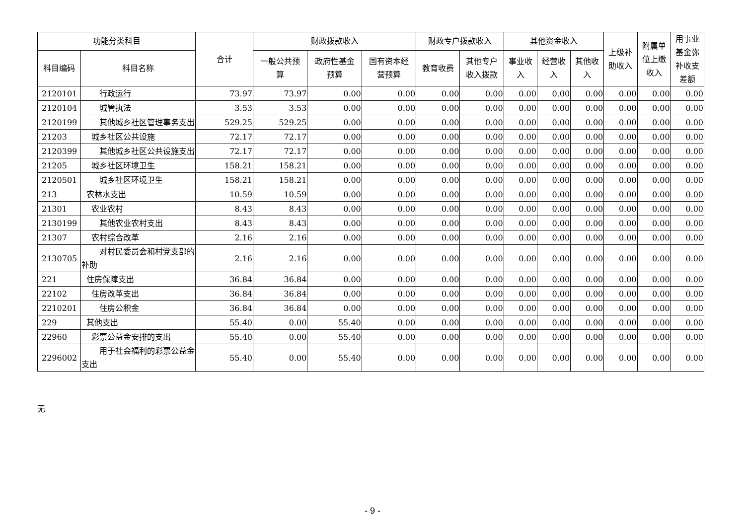| 功能分类科目 | | 合计 | 财政拨款收入 | | | 财政专户拨款收入 | | 其他资金收入 | | | 上级补 助收入 | 附属单 位上缴 收入 | 用事业 基金弥 补收支 差额 |
| --- | --- | --- | --- | --- | --- | --- | --- | --- | --- | --- | --- | --- | --- |
| 科目编码 | 科目名称 | | 一般公共预 算 | 政府性基金 预算 | 国有资本经 营预算 | 教育收费 | 其他专户 收入拨款 | 事业收 入 | 经营收 入 | 其他收 入 | | | |
| 2120101 | 行政运行 | 73.97 | 73.97 | 0.00 | 0.00 | 0.00 | 0.00 | 0.00 | 0.00 | 0.00 | 0.00 | 0.00 | 0.00 |
| 2120104 | 城管执法 | 3.53 | 3.53 | 0.00 | 0.00 | 0.00 | 0.00 | 0.00 | 0.00 | 0.00 | 0.00 | 0.00 | 0.00 |
| 2120199 | 其他城乡社区管理事务支出 | 529.25 | 529.25 | 0.00 | 0.00 | 0.00 | 0.00 | 0.00 | 0.00 | 0.00 | 0.00 | 0.00 | 0.00 |
| 21203 | 城乡社区公共设施 | 72.17 | 72.17 | 0.00 | 0.00 | 0.00 | 0.00 | 0.00 | 0.00 | 0.00 | 0.00 | 0.00 | 0.00 |
| 2120399 | 其他城乡社区公共设施支出 | 72.17 | 72.17 | 0.00 | 0.00 | 0.00 | 0.00 | 0.00 | 0.00 | 0.00 | 0.00 | 0.00 | 0.00 |
| 21205 | 城乡社区环境卫生 | 158.21 | 158.21 | 0.00 | 0.00 | 0.00 | 0.00 | 0.00 | 0.00 | 0.00 | 0.00 | 0.00 | 0.00 |
| 2120501 | 城乡社区环境卫生 | 158.21 | 158.21 | 0.00 | 0.00 | 0.00 | 0.00 | 0.00 | 0.00 | 0.00 | 0.00 | 0.00 | 0.00 |
| 213 | 农林水支出 | 10.59 | 10.59 | 0.00 | 0.00 | 0.00 | 0.00 | 0.00 | 0.00 | 0.00 | 0.00 | 0.00 | 0.00 |
| 21301 | 农业农村 | 8.43 | 8.43 | 0.00 | 0.00 | 0.00 | 0.00 | 0.00 | 0.00 | 0.00 | 0.00 | 0.00 | 0.00 |
| 2130199 | 其他农业农村支出 | 8.43 | 8.43 | 0.00 | 0.00 | 0.00 | 0.00 | 0.00 | 0.00 | 0.00 | 0.00 | 0.00 | 0.00 |
| 21307 | 农村综合改革 | 2.16 | 2.16 | 0.00 | 0.00 | 0.00 | 0.00 | 0.00 | 0.00 | 0.00 | 0.00 | 0.00 | 0.00 |
| 2130705 | 对村民委员会和村党支部的补助 | 2.16 | 2.16 | 0.00 | 0.00 | 0.00 | 0.00 | 0.00 | 0.00 | 0.00 | 0.00 | 0.00 | 0.00 |
| 221 | 住房保障支出 | 36.84 | 36.84 | 0.00 | 0.00 | 0.00 | 0.00 | 0.00 | 0.00 | 0.00 | 0.00 | 0.00 | 0.00 |
| 22102 | 住房改革支出 | 36.84 | 36.84 | 0.00 | 0.00 | 0.00 | 0.00 | 0.00 | 0.00 | 0.00 | 0.00 | 0.00 | 0.00 |
| 2210201 | 住房公积金 | 36.84 | 36.84 | 0.00 | 0.00 | 0.00 | 0.00 | 0.00 | 0.00 | 0.00 | 0.00 | 0.00 | 0.00 |
| 229 | 其他支出 | 55.40 | 0.00 | 55.40 | 0.00 | 0.00 | 0.00 | 0.00 | 0.00 | 0.00 | 0.00 | 0.00 | 0.00 |
| 22960 | 彩票公益金安排的支出 | 55.40 | 0.00 | 55.40 | 0.00 | 0.00 | 0.00 | 0.00 | 0.00 | 0.00 | 0.00 | 0.00 | 0.00 |
| 2296002 | 用于社会福利的彩票公益金支出 | 55.40 | 0.00 | 55.40 | 0.00 | 0.00 | 0.00 | 0.00 | 0.00 | 0.00 | 0.00 | 0.00 | 0.00 |
无
- 9 -